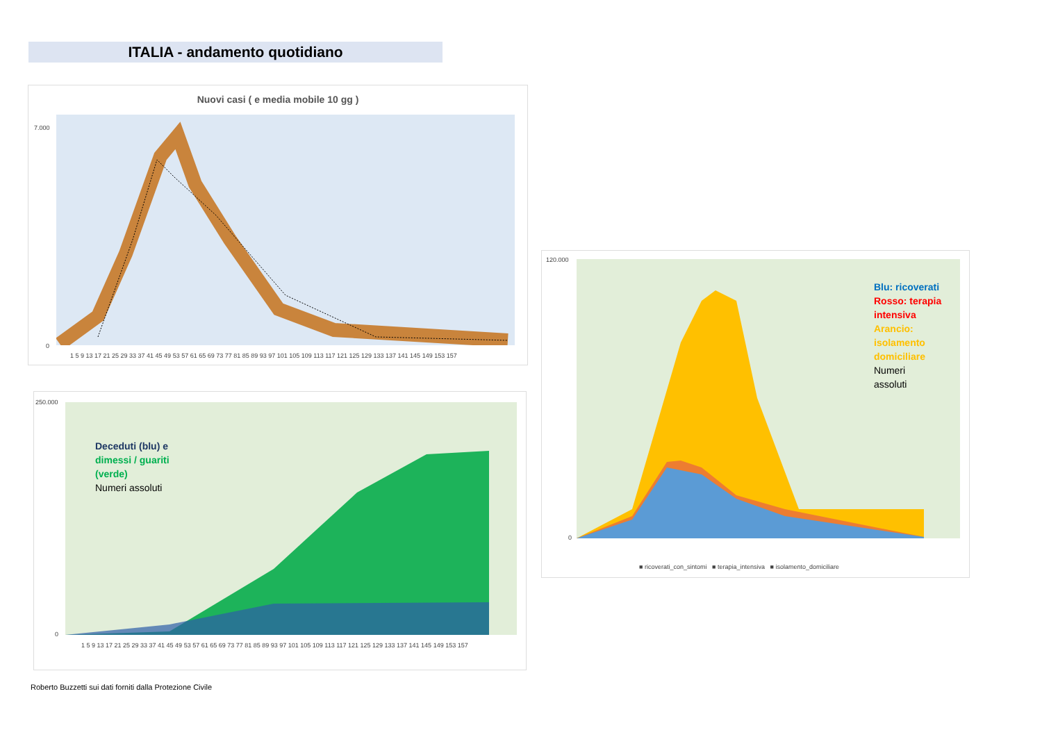ITALIA - andamento quotidiano
Nuovi casi ( e media mobile 10 gg )
7.000
0
1 5 9 13 17 21 25 29 33 37 41 45 49 53 57 61 65 69 73 77 81 85 89 93 97 101 105 109 113 117 121 125 129 133 137 141 145 149 153 157
Deceduti (blu) e
dimessi / guariti
(verde)
Numeri assoluti
250.000
0
1 5 9 13 17 21 25 29 33 37 41 45 49 53 57 61 65 69 73 77 81 85 89 93 97 101 105 109 113 117 121 125 129 133 137 141 145 149 153 157
Blu: ricoverati
Rosso: terapia
intensiva
Arancio:
isolamento
domiciliare
Numeri
assoluti
120.000
0
■ ricoverati_con_sintomi ■ terapia_intensiva ■ isolamento_domiciliare
Roberto Buzzetti sui dati forniti dalla Protezione Civile